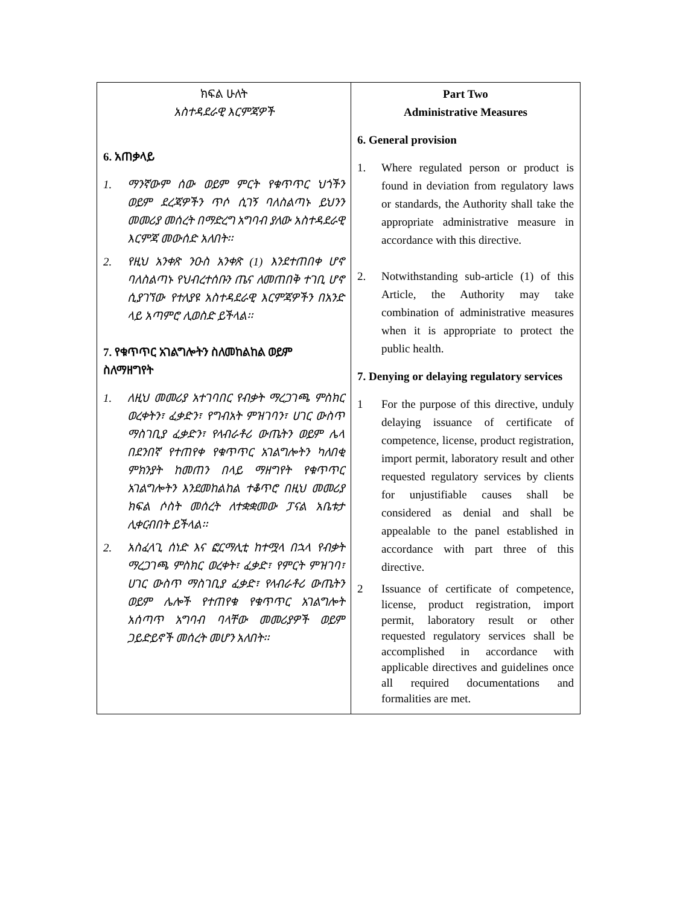| ክፍል ሁለት አስተዳደራዊ እርምጃዎች 6. አጠቃላይ 1. ማንኛውም ሰው ወይም ምርት የቁጥጥር ህጎችን ወይም ደረጃዎችን ጥሶ ሲገኝ ባለስልጣኑ ይህንን መመሪያ መሰረት በማድረግ አግባብ ያለው አስተዳደራዊ እርምጃ መውሰድ አለበት፡፡ 2. የዚህ አንቀጽ ንዑስ አንቀጽ (1) እንደተጠበቀ ሆኖ ባለስልጣኑ የህብረተሰቡን ጤና ለመጠበቅ ተገቢ ሆኖ ሲያገኘው የተለያዩ አስተዳደራዊ እርምጃዎችን በአንድ ላይ አጣምሮ ሊወስድ ይችላል፡፡ 7. የቁጥጥር አገልግሎትን ስለመከልከል ወይም ስለማዘግየት 1. ለዚህ መመሪያ አተገባበር የብቃት ማረጋገጫ ምስክር ወረቀትን፣ ፈቃድን፣ የግብአት ምዝገባን፣ ሀገር ውስጥ ማስገቢያ ፈቃድን፣ የላብራቶሪ ውጤትን ወይም ሌላ በደንበኛ የተጠየቀ የቁጥጥር አገልግሎትን ካለበቂ ምክንያት ከመጠን በላይ ማዘግየት የቁጥጥር አገልግሎትን እንደመከልከል ተቆጥሮ በዚህ መመሪያ ክፍል ሶስት መሰረት ለተቋቋመው ፓናል አቤቱታ ሊቀርብበት ይችላል፡፡ 2. አስፈላጊ ሰነድ እና ፎርማሊቲ ከተሟላ በኋላ የብቃት ማረጋገጫ ምስክር ወረቀት፣ ፈቃድ፣ የምርት ምዝገባ፣ ሀገር ውስጥ ማስገቢያ ፈቃድ፣ የላብራቶሪ ውጤትን ወይም ሌሎች የተጠየቁ የቁጥጥር አገልግሎት አሰጣጥ አግባብ ባላቸው መመሪያዎች ወይም ጋይድይኖች መሰረት መሆን አለበት፡፡ | Part Two Administrative Measures 6. General provision 1. Where regulated person or product is found in deviation from regulatory laws or standards, the Authority shall take the appropriate administrative measure in accordance with this directive. 2. Notwithstanding sub-article (1) of this Article, the Authority may take combination of administrative measures when it is appropriate to protect the public health. 7. Denying or delaying regulatory services 1 For the purpose of this directive, unduly delaying issuance of certificate of competence, license, product registration, import permit, laboratory result and other requested regulatory services by clients for unjustifiable causes shall be considered as denial and shall be appealable to the panel established in accordance with part three of this directive. 2 Issuance of certificate of competence, license, product registration, import permit, laboratory result or other requested regulatory services shall be accomplished in accordance with applicable directives and guidelines once all required documentations and formalities are met. |